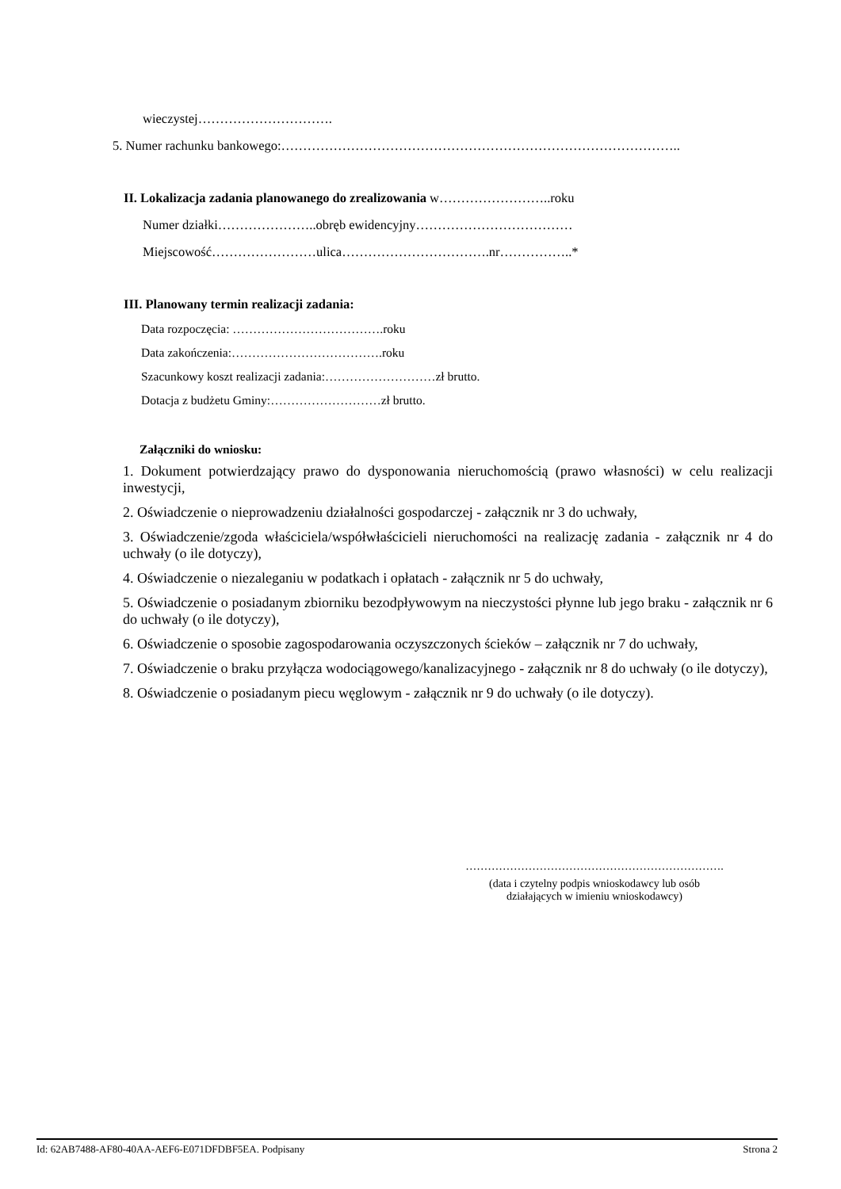wieczystej………………………….
5. Numer rachunku bankowego:………………………………………………………………………………..
II. Lokalizacja zadania planowanego do zrealizowania w……………………..roku
Numer działki…………………..obręb ewidencyjny………………………………
Miejscowość……………………ulica…………………………….nr……………..*
III. Planowany termin realizacji zadania:
Data rozpoczęcia: ……………………………….roku
Data zakończenia:……………………………….roku
Szacunkowy koszt realizacji zadania:………………………zł brutto.
Dotacja z budżetu Gminy:………………………zł brutto.
Załączniki do wniosku:
1. Dokument potwierdzający prawo do dysponowania nieruchomością (prawo własności) w celu realizacji inwestycji,
2. Oświadczenie o nieprowadzeniu działalności gospodarczej - załącznik nr 3 do uchwały,
3. Oświadczenie/zgoda właściciela/współwłaścicieli nieruchomości na realizację zadania - załącznik nr 4 do uchwały (o ile dotyczy),
4. Oświadczenie o niezaleganiu w podatkach i opłatach - załącznik nr 5 do uchwały,
5. Oświadczenie o posiadanym zbiorniku bezodpływowym na nieczystości płynne lub jego braku - załącznik nr 6 do uchwały (o ile dotyczy),
6. Oświadczenie o sposobie zagospodarowania oczyszczonych ścieków – załącznik nr 7 do uchwały,
7. Oświadczenie o braku przyłącza wodociągowego/kanalizacyjnego - załącznik nr 8 do uchwały (o ile dotyczy),
8. Oświadczenie o posiadanym piecu węglowym - załącznik nr 9 do uchwały (o ile dotyczy).
…………………………………………………………….
(data i czytelny podpis wnioskodawcy lub osób
działających w imieniu wnioskodawcy)
Id: 62AB7488-AF80-40AA-AEF6-E071DFDBF5EA. Podpisany Strona 2